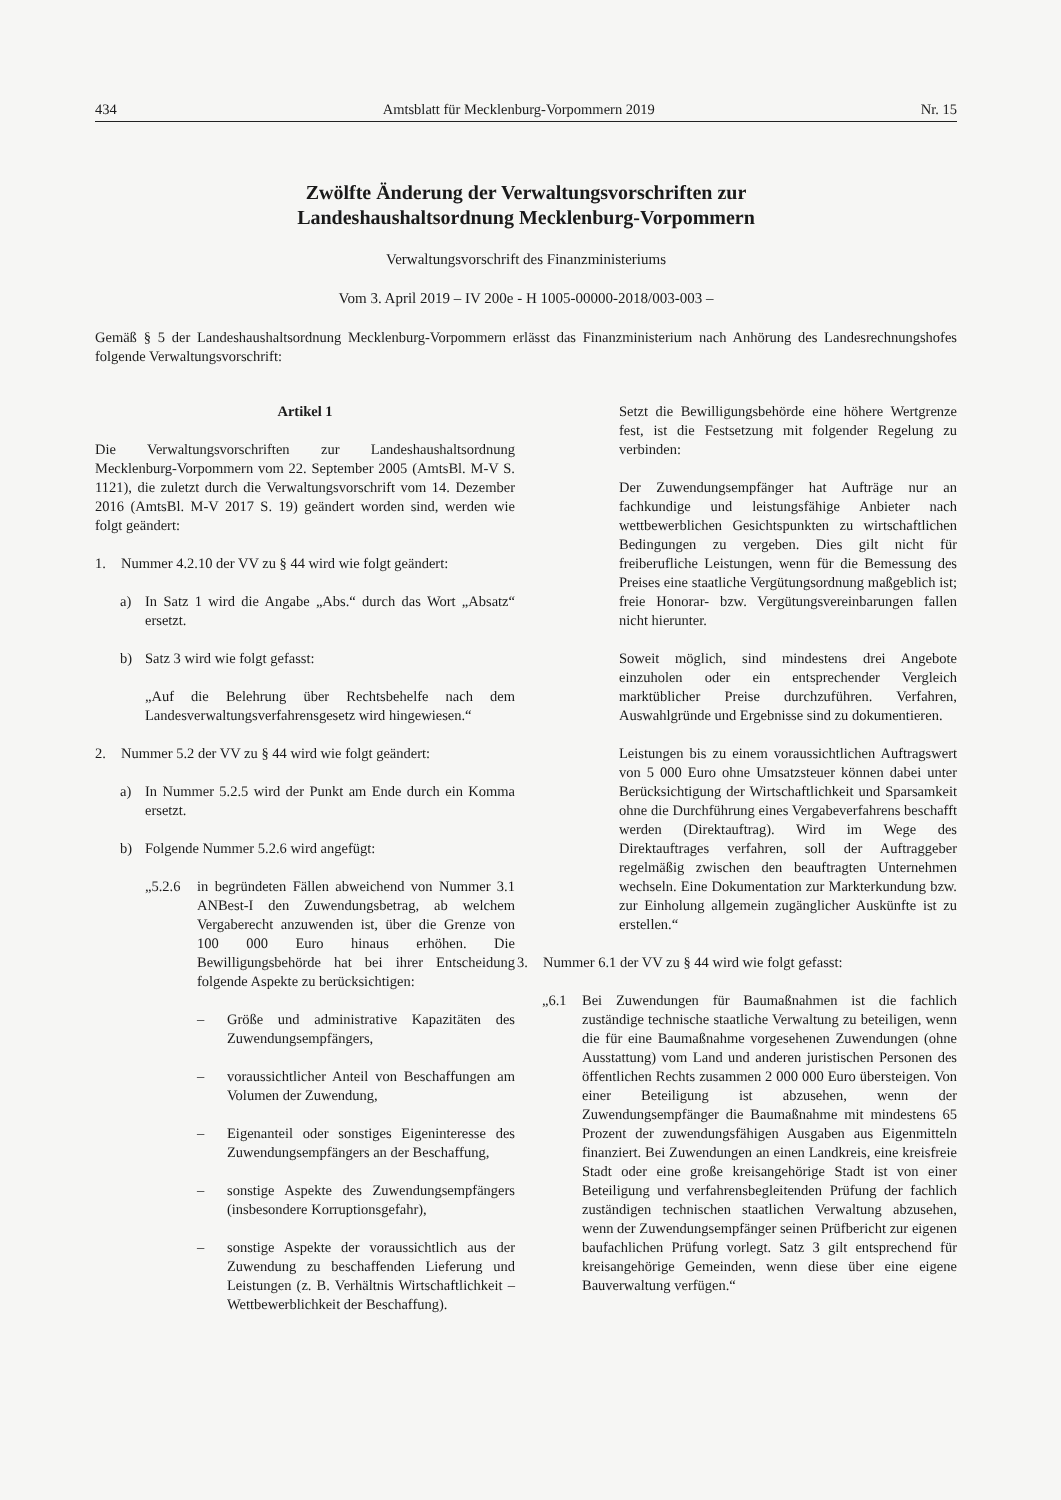434 Amtsblatt für Mecklenburg-Vorpommern 2019 Nr. 15
Zwölfte Änderung der Verwaltungsvorschriften zur
Landeshaushaltsordnung Mecklenburg-Vorpommern
Verwaltungsvorschrift des Finanzministeriums
Vom 3. April 2019 – IV 200e - H 1005-00000-2018/003-003 –
Gemäß § 5 der Landeshaushaltsordnung Mecklenburg-Vorpommern erlässt das Finanzministerium nach Anhörung des Landesrechnungshofes folgende Verwaltungsvorschrift:
Artikel 1
Die Verwaltungsvorschriften zur Landeshaushaltsordnung Mecklenburg-Vorpommern vom 22. September 2005 (AmtsBl. M-V S. 1121), die zuletzt durch die Verwaltungsvorschrift vom 14. Dezember 2016 (AmtsBl. M-V 2017 S. 19) geändert worden sind, werden wie folgt geändert:
1. Nummer 4.2.10 der VV zu § 44 wird wie folgt geändert:
a) In Satz 1 wird die Angabe „Abs.“ durch das Wort „Absatz“ ersetzt.
b) Satz 3 wird wie folgt gefasst:
„Auf die Belehrung über Rechtsbehelfe nach dem Landesverwaltungsverfahrensgesetz wird hingewiesen.“
2. Nummer 5.2 der VV zu § 44 wird wie folgt geändert:
a) In Nummer 5.2.5 wird der Punkt am Ende durch ein Komma ersetzt.
b) Folgende Nummer 5.2.6 wird angefügt:
„5.2.6 in begründeten Fällen abweichend von Nummer 3.1 ANBest-I den Zuwendungsbetrag, ab welchem Vergaberecht anzuwenden ist, über die Grenze von 100 000 Euro hinaus erhöhen. Die Bewilligungsbehörde hat bei ihrer Entscheidung folgende Aspekte zu berücksichtigen:
– Größe und administrative Kapazitäten des Zuwendungsempfängers,
– voraussichtlicher Anteil von Beschaffungen am Volumen der Zuwendung,
– Eigenanteil oder sonstiges Eigeninteresse des Zuwendungsempfängers an der Beschaffung,
– sonstige Aspekte des Zuwendungsempfängers (insbesondere Korruptionsgefahr),
– sonstige Aspekte der voraussichtlich aus der Zuwendung zu beschaffenden Lieferung und Leistungen (z. B. Verhältnis Wirtschaftlichkeit – Wettbewerblichkeit der Beschaffung).
Setzt die Bewilligungsbehörde eine höhere Wertgrenze fest, ist die Festsetzung mit folgender Regelung zu verbinden:
Der Zuwendungsempfänger hat Aufträge nur an fachkundige und leistungsfähige Anbieter nach wettbewerblichen Gesichtspunkten zu wirtschaftlichen Bedingungen zu vergeben. Dies gilt nicht für freiberufliche Leistungen, wenn für die Bemessung des Preises eine staatliche Vergütungsordnung maßgeblich ist; freie Honorar- bzw. Vergütungsvereinbarungen fallen nicht hierunter.
Soweit möglich, sind mindestens drei Angebote einzuholen oder ein entsprechender Vergleich marktüblicher Preise durchzuführen. Verfahren, Auswahlgründe und Ergebnisse sind zu dokumentieren.
Leistungen bis zu einem voraussichtlichen Auftragswert von 5 000 Euro ohne Umsatzsteuer können dabei unter Berücksichtigung der Wirtschaftlichkeit und Sparsamkeit ohne die Durchführung eines Vergabeverfahrens beschafft werden (Direktauftrag). Wird im Wege des Direktauftrages verfahren, soll der Auftraggeber regelmäßig zwischen den beauftragten Unternehmen wechseln. Eine Dokumentation zur Markterkundung bzw. zur Einholung allgemein zugänglicher Auskünfte ist zu erstellen.“
3. Nummer 6.1 der VV zu § 44 wird wie folgt gefasst:
„6.1 Bei Zuwendungen für Baumaßnahmen ist die fachlich zuständige technische staatliche Verwaltung zu beteiligen, wenn die für eine Baumaßnahme vorgesehenen Zuwendungen (ohne Ausstattung) vom Land und anderen juristischen Personen des öffentlichen Rechts zusammen 2 000 000 Euro übersteigen. Von einer Beteiligung ist abzusehen, wenn der Zuwendungsempfänger die Baumaßnahme mit mindestens 65 Prozent der zuwendungsfähigen Ausgaben aus Eigenmitteln finanziert. Bei Zuwendungen an einen Landkreis, eine kreisfreie Stadt oder eine große kreisangehörige Stadt ist von einer Beteiligung und verfahrensbegleitenden Prüfung der fachlich zuständigen technischen staatlichen Verwaltung abzusehen, wenn der Zuwendungsempfänger seinen Prüfbericht zur eigenen baufachlichen Prüfung vorlegt. Satz 3 gilt entsprechend für kreisangehörige Gemeinden, wenn diese über eine eigene Bauverwaltung verfügen.“